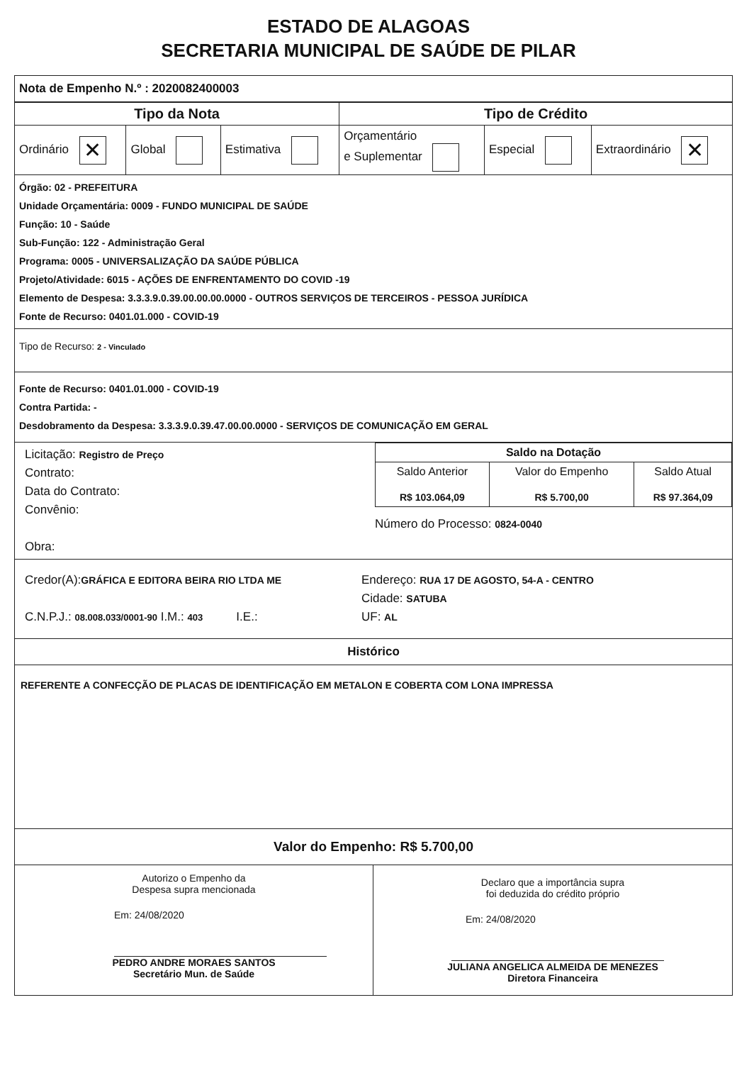ESTADO DE ALAGOAS
SECRETARIA MUNICIPAL DE SAÚDE DE PILAR
Nota de Empenho N.º : 2020082400003
| Tipo da Nota | | | Tipo de Crédito | | |
| --- | --- | --- | --- | --- | --- |
| Ordinário ✕ | Global | Estimativa | Orçamentário e Suplementar | Especial | Extraordinário ✕ |
Órgão: 02 - PREFEITURA
Unidade Orçamentária: 0009 - FUNDO MUNICIPAL DE SAÚDE
Função: 10 - Saúde
Sub-Função: 122 - Administração Geral
Programa: 0005 - UNIVERSALIZAÇÃO DA SAÚDE PÚBLICA
Projeto/Atividade: 6015 - AÇÕES DE ENFRENTAMENTO DO COVID -19
Elemento de Despesa: 3.3.3.9.0.39.00.00.00.0000 - OUTROS SERVIÇOS DE TERCEIROS - PESSOA JURÍDICA
Fonte de Recurso: 0401.01.000 - COVID-19
Tipo de Recurso: 2 - Vinculado
Fonte de Recurso: 0401.01.000 - COVID-19
Contra Partida: -
Desdobramento da Despesa: 3.3.3.9.0.39.47.00.00.0000 - SERVIÇOS DE COMUNICAÇÃO EM GERAL
Licitação: Registro de Preço
Contrato:
Data do Contrato:
Convênio:
Obra:
| Saldo na Dotação | | |
| --- | --- | --- |
| Saldo Anterior R$ 103.064,09 | Valor do Empenho R$ 5.700,00 | Saldo Atual R$ 97.364,09 |
Número do Processo: 0824-0040
Credor(A):GRÁFICA E EDITORA BEIRA RIO LTDA ME
C.N.P.J.: 08.008.033/0001-90 I.M.: 403 I.E.:
Endereço: RUA 17 DE AGOSTO, 54-A - CENTRO
Cidade: SATUBA
UF: AL
Histórico
REFERENTE A CONFECÇÃO DE PLACAS DE IDENTIFICAÇÃO EM METALON E COBERTA COM LONA IMPRESSA
Valor do Empenho: R$ 5.700,00
Autorizo o Empenho da
Despesa supra mencionada
Em: 24/08/2020
PEDRO ANDRE MORAES SANTOS
Secretário Mun. de Saúde
Declaro que a importância supra
foi deduzida do crédito próprio
Em: 24/08/2020
JULIANA ANGELICA ALMEIDA DE MENEZES
Diretora Financeira